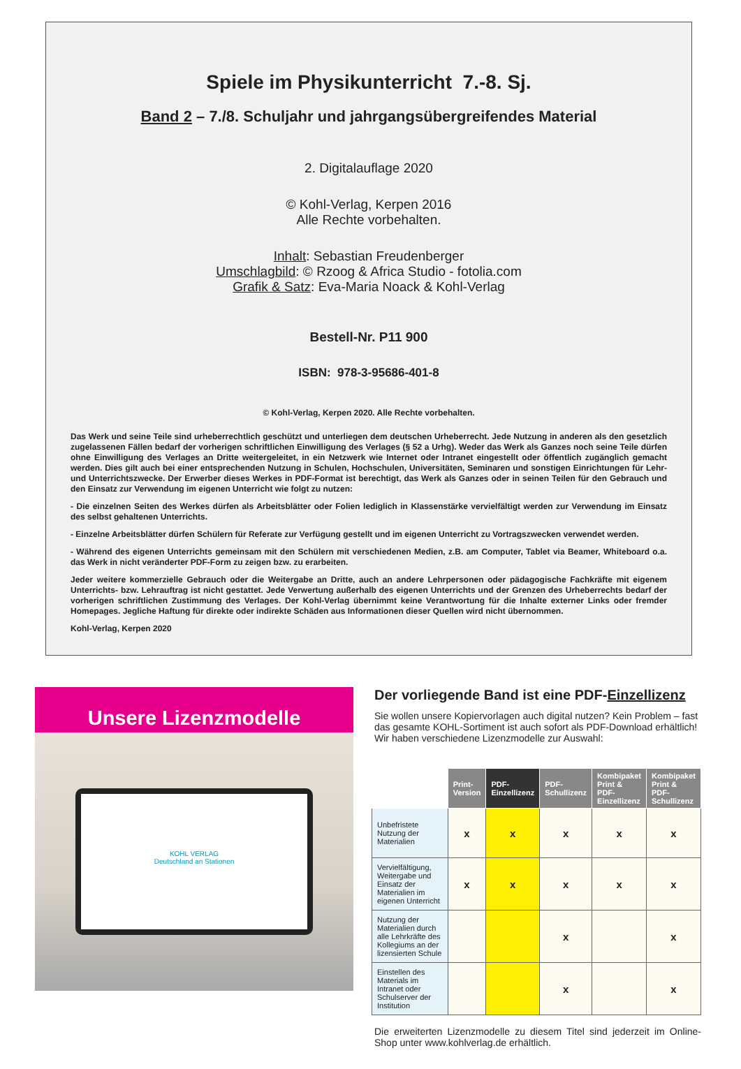Spiele im Physikunterricht 7.-8. Sj.
Band 2 – 7./8. Schuljahr und jahrgangsübergreifendes Material
2. Digitalauflage 2020
© Kohl-Verlag, Kerpen 2016
Alle Rechte vorbehalten.
Inhalt: Sebastian Freudenberger
Umschlagbild: © Rzoog & Africa Studio - fotolia.com
Grafik & Satz: Eva-Maria Noack & Kohl-Verlag
Bestell-Nr. P11 900
ISBN: 978-3-95686-401-8
© Kohl-Verlag, Kerpen 2020. Alle Rechte vorbehalten.
Das Werk und seine Teile sind urheberrechtlich geschützt und unterliegen dem deutschen Urheberrecht. Jede Nutzung in anderen als den gesetzlich zugelassenen Fällen bedarf der vorherigen schriftlichen Einwilligung des Verlages (§ 52 a Urhg). Weder das Werk als Ganzes noch seine Teile dürfen ohne Einwilligung des Verlages an Dritte weitergeleitet, in ein Netzwerk wie Internet oder Intranet eingestellt oder öffentlich zugänglich gemacht werden. Dies gilt auch bei einer entsprechenden Nutzung in Schulen, Hochschulen, Universitäten, Seminaren und sonstigen Einrichtungen für Lehr- und Unterrichtszwecke. Der Erwerber dieses Werkes in PDF-Format ist berechtigt, das Werk als Ganzes oder in seinen Teilen für den Gebrauch und den Einsatz zur Verwendung im eigenen Unterricht wie folgt zu nutzen:
- Die einzelnen Seiten des Werkes dürfen als Arbeitsblätter oder Folien lediglich in Klassenstärke vervielfältigt werden zur Verwendung im Einsatz des selbst gehaltenen Unterrichts.
- Einzelne Arbeitsblätter dürfen Schülern für Referate zur Verfügung gestellt und im eigenen Unterricht zu Vortragszwecken verwendet werden.
- Während des eigenen Unterrichts gemeinsam mit den Schülern mit verschiedenen Medien, z.B. am Computer, Tablet via Beamer, Whiteboard o.a. das Werk in nicht veränderter PDF-Form zu zeigen bzw. zu erarbeiten.
Jeder weitere kommerzielle Gebrauch oder die Weitergabe an Dritte, auch an andere Lehrpersonen oder pädagogische Fachkräfte mit eigenem Unterrichts- bzw. Lehrauftrag ist nicht gestattet. Jede Verwertung außerhalb des eigenen Unterrichts und der Grenzen des Urheberrechts bedarf der vorherigen schriftlichen Zustimmung des Verlages. Der Kohl-Verlag übernimmt keine Verantwortung für die Inhalte externer Links oder fremder Homepages. Jegliche Haftung für direkte oder indirekte Schäden aus Informationen dieser Quellen wird nicht übernommen.
Kohl-Verlag, Kerpen 2020
Unsere Lizenzmodelle
KOHL VERLAG
Deutschland an Stationen
Der vorliegende Band ist eine PDF-Einzellizenz
Sie wollen unsere Kopiervorlagen auch digital nutzen? Kein Problem – fast das gesamte KOHL-Sortiment ist auch sofort als PDF-Download erhältlich! Wir haben verschiedene Lizenzmodelle zur Auswahl:
| | Print- Version | PDF- Einzellizenz | PDF- Schullizenz | Kombipaket Print & PDF-Einzellizenz | Kombipaket Print & PDF-Schullizenz |
| --- | --- | --- | --- | --- | --- |
| Unbefristete Nutzung der Materialien | x | x | x | x | x |
| Vervielfältigung, Weitergabe und Einsatz der Materialien im eigenen Unterricht | x | x | x | x | x |
| Nutzung der Materialien durch alle Lehrkräfte des Kollegiums an der lizensierten Schule | | | x | | x |
| Einstellen des Materials im Intranet oder Schulserver der Institution | | | x | | x |
Die erweiterten Lizenzmodelle zu diesem Titel sind jederzeit im Online-Shop unter www.kohlverlag.de erhältlich.